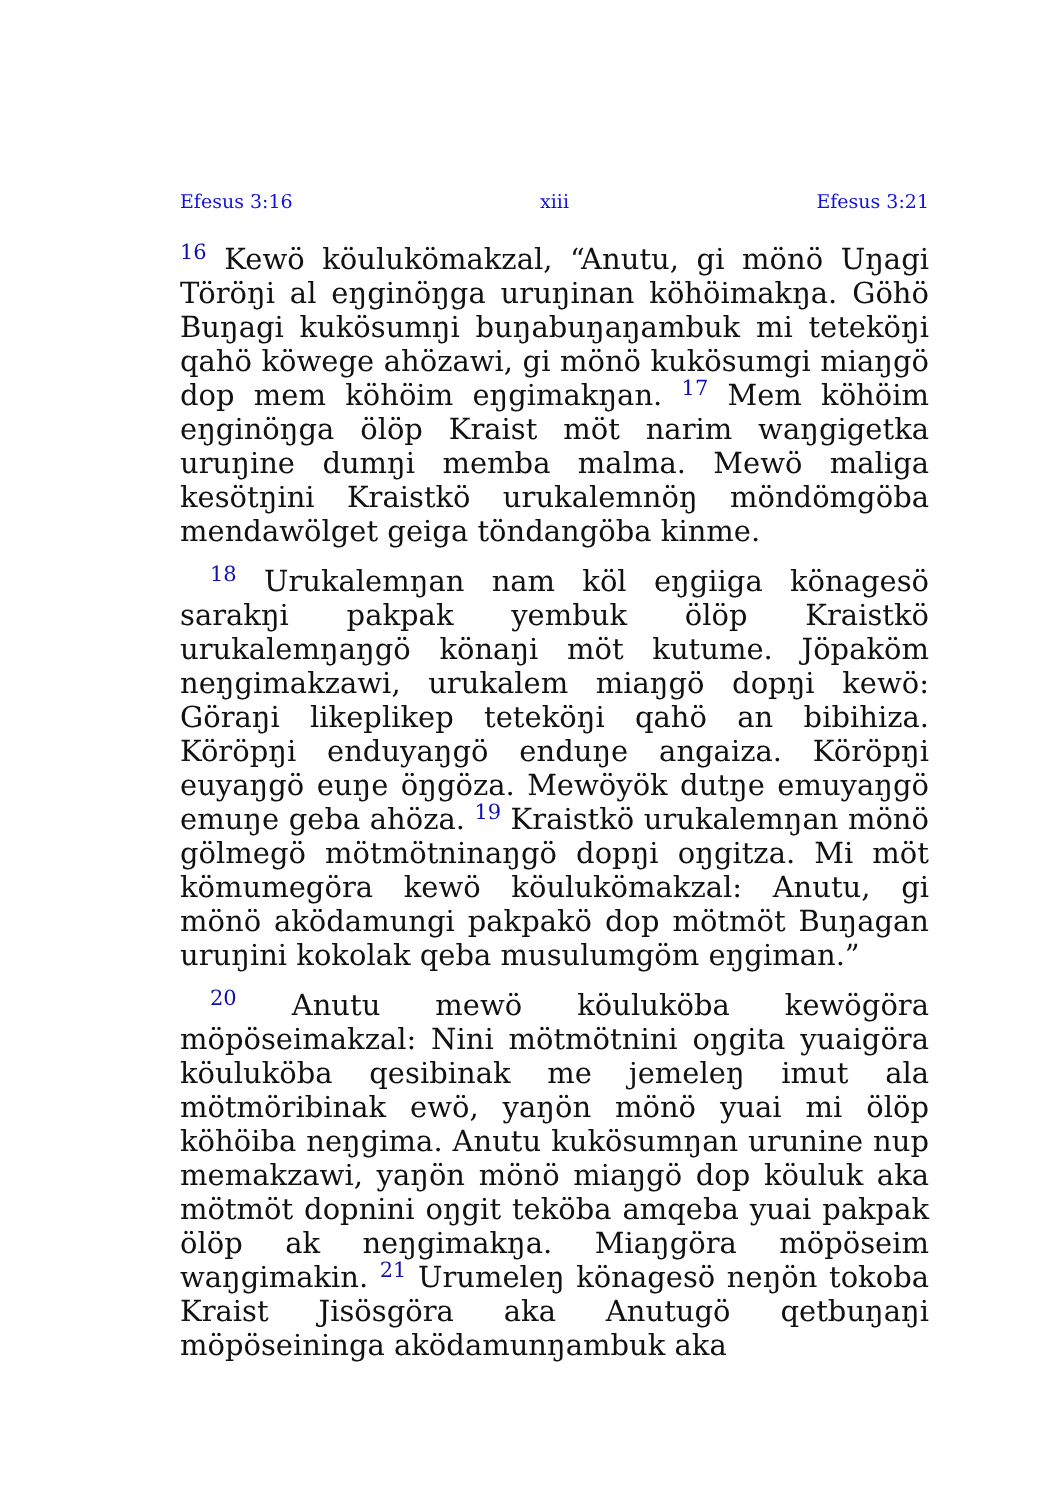Efesus 3:16 xiii Efesus 3:21
<sup>16</sup> Kewö köulukömakzal, “Anutu, gi mönö Uŋagi Töröŋi al eŋginöŋga uruŋinan köhöimakŋa. Göhö Buŋagi kukösumŋi buŋabuŋaŋambuk mi teteköŋi qahö köwege ahözawi, gi mönö kukösumgi miaŋgö dop mem köhöim eŋgimakŋan. <sup>17</sup> Mem köhöim eŋginöŋga ölöp Kraist möt narim waŋgigetka uruŋine dumŋi memba malma. Mewö maliga kesötŋini Kraistkö urukalemnöŋ möndömgöba mendawölget geiga töndangöba kinme.
<sup>18</sup> Urukalemŋan nam köl eŋgiiga könagesö sarakŋi pakpak yembuk ölöp Kraistkö urukalemŋaŋgö könaŋi möt kutume. Jöpaköm neŋgimakzawi, urukalem miaŋgö dopŋi kewö: Göraŋi likeplikep teteköŋi qahö an bibihiza. Köröpŋi enduyaŋgö enduŋe angaiza. Köröpŋi euyaŋgö euŋe öŋgöza. Mewöyök dutŋe emuyaŋgö emuŋe geba ahöza. <sup>19</sup> Kraistkö urukalemŋan mönö gölmegö mötmötninaŋgö dopŋi oŋgitza. Mi möt kömumegöra kewö köulukömakzal: Anutu, gi mönö aködamungi pakpakö dop mötmöt Buŋagan uruŋini kokolak qeba musulumgöm eŋgiman.”
<sup>20</sup> Anutu mewö köuluköba kewögöra möpöseimakzal: Nini mötmötnini oŋgita yuaigöra köuluköba qesibinak me jemeleŋ imut ala mötmöribinak ewö, yaŋön mönö yuai mi ölöp köhöiba neŋgima. Anutu kukösumŋan urunine nup memakzawi, yaŋön mönö miaŋgö dop köuluk aka mötmöt dopnini oŋgit teköba amqeba yuai pakpak ölöp ak neŋgimakŋa. Miaŋgöra möpöseim waŋgimakin. <sup>21</sup> Urumeleŋ könagesö neŋön tokoba Kraist Jisösgöra aka Anutugö qetbuŋaŋi möpöseininga aködamunŋambuk aka